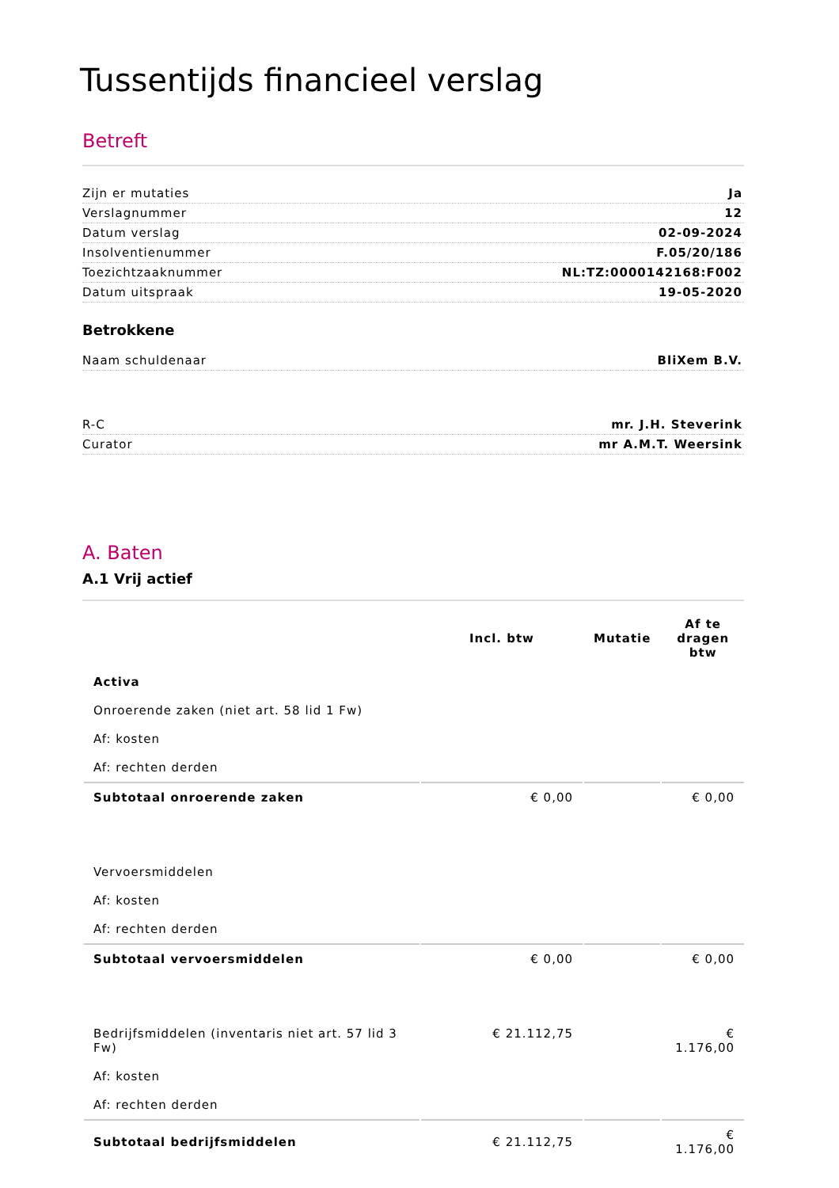Tussentijds financieel verslag
Betreft
Zijn er mutaties Ja
Verslagnummer 12
Datum verslag 02-09-2024
Insolventienummer F.05/20/186
Toezichtzaaknummer NL:TZ:0000142168:F002
Datum uitspraak 19-05-2020
Betrokkene
Naam schuldenaar BliXem B.V.
R-C mr. J.H. Steverink
Curator mr A.M.T. Weersink
A. Baten
A.1 Vrij actief
| | Incl. btw | Mutatie | Af te dragen btw |
| --- | --- | --- | --- |
| Activa | | | |
| Onroerende zaken (niet art. 58 lid 1 Fw) | | | |
| Af: kosten | | | |
| Af: rechten derden | | | |
| Subtotaal onroerende zaken | € 0,00 | | € 0,00 |
| Vervoersmiddelen | | | |
| Af: kosten | | | |
| Af: rechten derden | | | |
| Subtotaal vervoersmiddelen | € 0,00 | | € 0,00 |
| Bedrijfsmiddelen (inventaris niet art. 57 lid 3 Fw) | € 21.112,75 | | € 1.176,00 |
| Af: kosten | | | |
| Af: rechten derden | | | |
| Subtotaal bedrijfsmiddelen | € 21.112,75 | | € 1.176,00 |